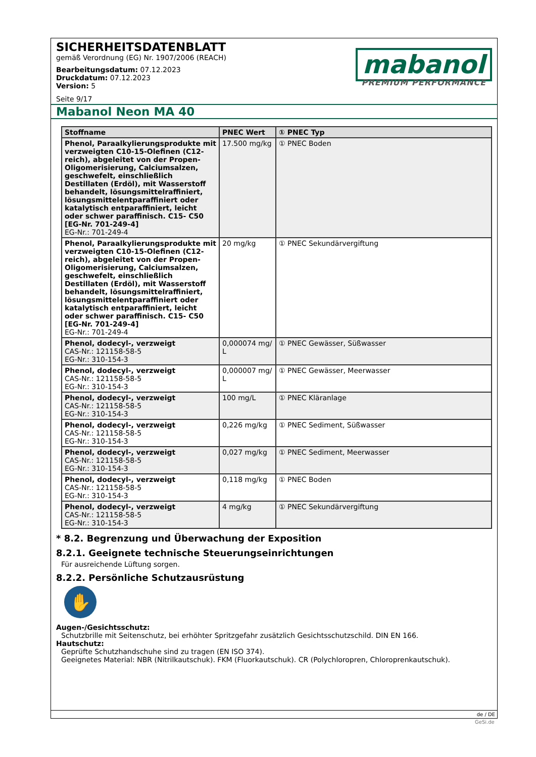SICHERHEITSDATENBLATT
gemäß Verordnung (EG) Nr. 1907/2006 (REACH)
Bearbeitungsdatum: 07.12.2023
Druckdatum: 07.12.2023
Version: 5
Seite 9/17
mabanol
PREMIUM PERFORMANCE
Mabanol Neon MA 40
| Stoffname | PNEC Wert | ① PNEC Typ |
| --- | --- | --- |
| Phenol, Paraalkylierungsprodukte mit verzweigten C10-15-Olefinen (C12-reich), abgeleitet von der Propen-Oligomerisierung, Calciumsalzen, geschwefelt, einschließlich Destillaten (Erdöl), mit Wasserstoff behandelt, lösungsmittelraffiniert, lösungsmittelentparaffiniert oder katalytisch entparaffiniert, leicht oder schwer paraffinisch. C15- C50 [EG-Nr. 701-249-4] EG-Nr.: 701-249-4 | 17.500 mg/kg | ① PNEC Boden |
| Phenol, Paraalkylierungsprodukte mit verzweigten C10-15-Olefinen (C12-reich), abgeleitet von der Propen-Oligomerisierung, Calciumsalzen, geschwefelt, einschließlich Destillaten (Erdöl), mit Wasserstoff behandelt, lösungsmittelraffiniert, lösungsmittelentparaffiniert oder katalytisch entparaffiniert, leicht oder schwer paraffinisch. C15- C50 [EG-Nr. 701-249-4] EG-Nr.: 701-249-4 | 20 mg/kg | ① PNEC Sekundärvergiftung |
| Phenol, dodecyl-, verzweigt CAS-Nr.: 121158-58-5 EG-Nr.: 310-154-3 | 0,000074 mg/ L | ① PNEC Gewässer, Süßwasser |
| Phenol, dodecyl-, verzweigt CAS-Nr.: 121158-58-5 EG-Nr.: 310-154-3 | 0,000007 mg/ L | ① PNEC Gewässer, Meerwasser |
| Phenol, dodecyl-, verzweigt CAS-Nr.: 121158-58-5 EG-Nr.: 310-154-3 | 100 mg/L | ① PNEC Kläranlage |
| Phenol, dodecyl-, verzweigt CAS-Nr.: 121158-58-5 EG-Nr.: 310-154-3 | 0,226 mg/kg | ① PNEC Sediment, Süßwasser |
| Phenol, dodecyl-, verzweigt CAS-Nr.: 121158-58-5 EG-Nr.: 310-154-3 | 0,027 mg/kg | ① PNEC Sediment, Meerwasser |
| Phenol, dodecyl-, verzweigt CAS-Nr.: 121158-58-5 EG-Nr.: 310-154-3 | 0,118 mg/kg | ① PNEC Boden |
| Phenol, dodecyl-, verzweigt CAS-Nr.: 121158-58-5 EG-Nr.: 310-154-3 | 4 mg/kg | ① PNEC Sekundärvergiftung |
* 8.2. Begrenzung und Überwachung der Exposition
8.2.1. Geeignete technische Steuerungseinrichtungen
Für ausreichende Lüftung sorgen.
8.2.2. Persönliche Schutzausrüstung
✋
Augen-/Gesichtsschutz:
Schutzbrille mit Seitenschutz, bei erhöhter Spritzgefahr zusätzlich Gesichtsschutzschild. DIN EN 166.
Hautschutz:
Geprüfte Schutzhandschuhe sind zu tragen (EN ISO 374).
Geeignetes Material: NBR (Nitrilkautschuk). FKM (Fluorkautschuk). CR (Polychloropren, Chloroprenkautschuk).
de / DE
GeSi.de